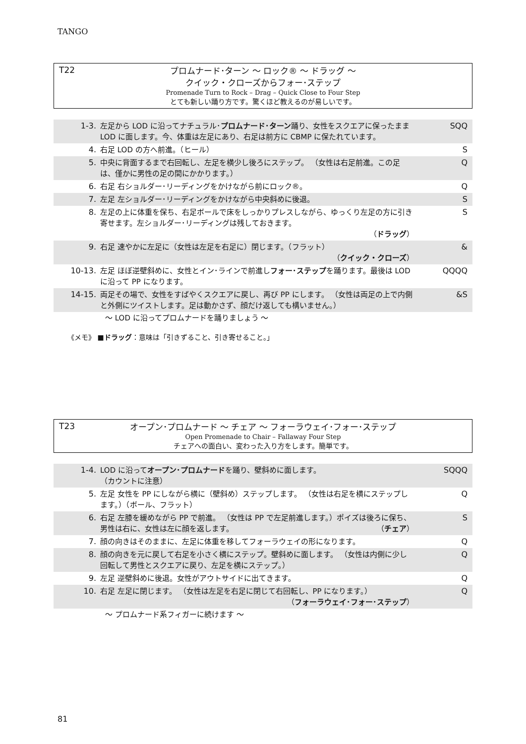TANGO
T22
プロムナード･ターン ～ ロック® ～ ドラッグ ～
クイック・クローズからフォー･ステップ
Promenade Turn to Rock – Drag – Quick Close to Four Step
とても新しい踊り方です。驚くほど教えるのが易しいです。
| 1-3. | 左足から LOD に沿ってナチュラル･ プロムナード･ターン 踊り、女性をスクエアに保ったまま LOD に面します。今、体重は左足にあり、右足は前方に CBMP に保たれています。 | SQQ |
| 4. | 右足 LOD の方へ前進。（ヒール） | S |
| 5. | 中央に背面するまで右回転し、左足を横少し後ろにステップ。 （女性は右足前進。この足は、僅かに男性の足の間にかかります。） | Q |
| 6. | 右足 右ショルダー･リーディングをかけながら前にロック®。 | Q |
| 7. | 左足 左ショルダー･リーディングをかけながら中央斜めに後退。 | S |
| 8. | 左足の上に体重を保ち、右足ボールで床をしっかりプレスしながら、ゆっくり左足の方に引き寄せます。左ショルダー･リーディングは残しておきます。 （ ドラッグ ） | S |
| 9. | 右足 速やかに左足に（女性は左足を右足に）閉じます。（フラット） （ クイック・クローズ ） | & |
| 10-13. | 左足 ほぼ逆壁斜めに、女性とイン･ラインで前進し フォー･ステップ を踊ります。最後は LOD に沿って PP になります。 | QQQQ |
| 14-15. | 両足その場で、女性をすばやくスクエアに戻し、再び PP にします。 （女性は両足の上で内側と外側にツイストします。足は動かさず、顔だけ返しても構いません。） | &S |
～ LOD に沿ってプロムナードを踊りましょう ～
《メモ》 ■ドラッグ：意味は「引きずること、引き寄せること。」
T23
オープン･プロムナード ～ チェア ～ フォーラウェイ･フォー･ステップ
Open Promenade to Chair – Fallaway Four Step
チェアへの面白い、変わった入り方をします。簡単です。
| 1-4. | LOD に沿って オープン･プロムナード を踊り、壁斜めに面します。 （カウントに注意） | SQQQ |
| 5. | 左足 女性を PP にしながら横に（壁斜め）ステップします。 （女性は右足を横にステップします。）（ボール、フラット） | Q |
| 6. | 右足 左膝を緩めながら PP で前進。 （女性は PP で左足前進します。）ポイズは後ろに保ち、男性は右に、女性は左に顔を返します。 （ チェア ） | S |
| 7. | 顔の向きはそのままに、左足に体重を移してフォーラウェイの形になります。 | Q |
| 8. | 顔の向きを元に戻して右足を小さく横にステップ。壁斜めに面します。 （女性は内側に少し回転して男性とスクエアに戻り、左足を横にステップ。） | Q |
| 9. | 左足 逆壁斜めに後退。女性がアウトサイドに出てきます。 | Q |
| 10. | 右足 左足に閉じます。 （女性は左足を右足に閉じて右回転し、PP になります。） （ フォーラウェイ･フォー･ステップ ） | Q |
～ プロムナード系フィガーに続けます ～
81